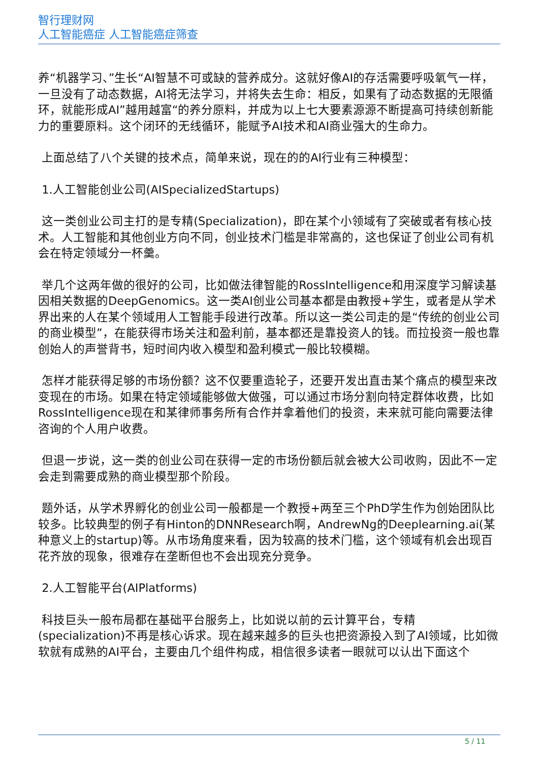智行理财网
人工智能癌症 人工智能癌症筛查
养“机器学习、”生长“AI智慧不可或缺的营养成分。这就好像AI的存活需要呼吸氧气一样，一旦没有了动态数据，AI将无法学习，并将失去生命：相反，如果有了动态数据的无限循环，就能形成AI”越用越富“的养分原料，并成为以上七大要素源源不断提高可持续创新能力的重要原料。这个闭环的无线循环，能赋予AI技术和AI商业强大的生命力。
上面总结了八个关键的技术点，简单来说，现在的的AI行业有三种模型：
1.人工智能创业公司(AISpecializedStartups)
这一类创业公司主打的是专精(Specialization)，即在某个小领域有了突破或者有核心技术。人工智能和其他创业方向不同，创业技术门槛是非常高的，这也保证了创业公司有机会在特定领域分一杯羹。
举几个这两年做的很好的公司，比如做法律智能的RossIntelligence和用深度学习解读基因相关数据的DeepGenomics。这一类AI创业公司基本都是由教授+学生，或者是从学术界出来的人在某个领域用人工智能手段进行改革。所以这一类公司走的是“传统的创业公司的商业模型”，在能获得市场关注和盈利前，基本都还是靠投资人的钱。而拉投资一般也靠创始人的声誉背书，短时间内收入模型和盈利模式一般比较模糊。
怎样才能获得足够的市场份额？这不仅要重造轮子，还要开发出直击某个痛点的模型来改变现在的市场。如果在特定领域能够做大做强，可以通过市场分割向特定群体收费，比如RossIntelligence现在和某律师事务所有合作并拿着他们的投资，未来就可能向需要法律咨询的个人用户收费。
但退一步说，这一类的创业公司在获得一定的市场份额后就会被大公司收购，因此不一定会走到需要成熟的商业模型那个阶段。
题外话，从学术界孵化的创业公司一般都是一个教授+两至三个PhD学生作为创始团队比较多。比较典型的例子有Hinton的DNNResearch啊，AndrewNg的Deeplearning.ai(某种意义上的startup)等。从市场角度来看，因为较高的技术门槛，这个领域有机会出现百花齐放的现象，很难存在垄断但也不会出现充分竞争。
2.人工智能平台(AIPlatforms)
科技巨头一般布局都在基础平台服务上，比如说以前的云计算平台，专精(specialization)不再是核心诉求。现在越来越多的巨头也把资源投入到了AI领域，比如微软就有成熟的AI平台，主要由几个组件构成，相信很多读者一眼就可以认出下面这个
5 / 11